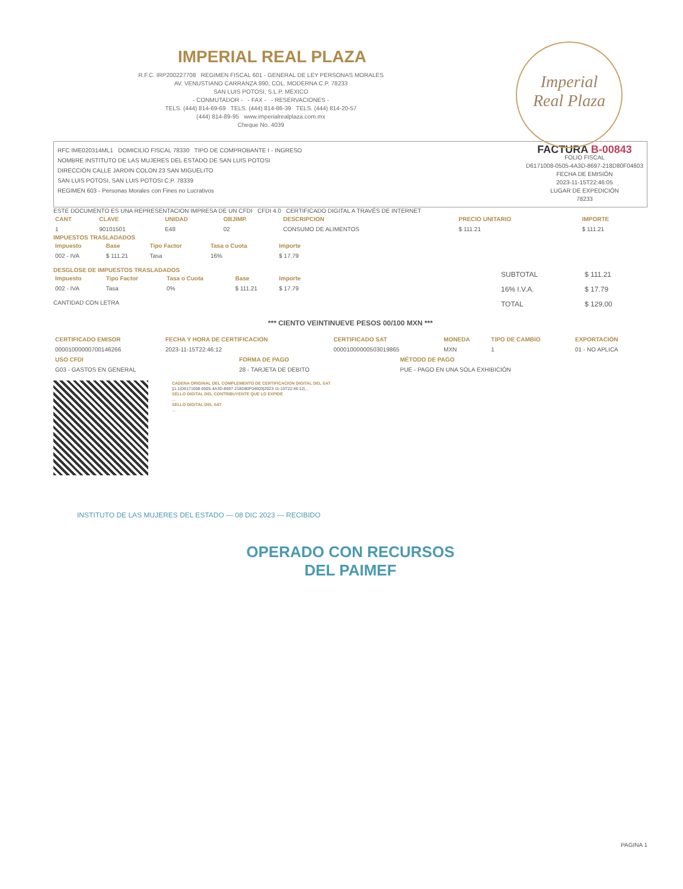Imperial
Real Plaza
IMPERIAL REAL PLAZA
R.F.C. IRP200227708 REGIMEN FISCAL 601 - GENERAL DE LEY PERSONAS MORALES
AV. VENUSTIANO CARRANZA 890, COL. MODERNA C.P. 78233
SAN LUIS POTOSI, S.L.P. MEXICO
- CONMUTADOR - - FAX - - RESERVACIONES -
TELS. (444) 814-69-69 TELS. (444) 814-86-39 TELS. (444) 814-20-57
(444) 814-89-95 www.imperialrealplaza.com.mx
Cheque No. 4039
RFC IME020314ML1 DOMICILIO FISCAL 78330 TIPO DE COMPROBANTE I - INGRESO
NOMBRE INSTITUTO DE LAS MUJERES DEL ESTADO DE SAN LUIS POTOSI
DIRECCIÓN CALLE JARDIN COLON 23 SAN MIGUELITO
SAN LUIS POTOSI, SAN LUIS POTOSI C.P. 78339
REGIMEN 603 - Personas Morales con Fines no Lucrativos
FACTURA B-00843
FOLIO FISCAL
D6171008-0505-4A3D-8697-218D80F04603
FECHA DE EMISIÓN
2023-11-15T22:46:05
LUGAR DE EXPEDICIÓN
78233
ESTE DOCUMENTO ES UNA REPRESENTACION IMPRESA DE UN CFDI CFDI 4.0 CERTIFICADO DIGITAL A TRAVÉS DE INTERNET
| CANT | CLAVE | UNIDAD | OBJIMP. | DESCRIPCION | PRECIO UNITARIO | IMPORTE |
| --- | --- | --- | --- | --- | --- | --- |
| 1 | 90101501 | E48 | 02 | CONSUMO DE ALIMENTOS | $ 111.21 | $ 111.21 |
IMPUESTOS TRASLADADOS
| Impuesto | Base | Tipo Factor | Tasa o Cuota | Importe |
| --- | --- | --- | --- | --- |
| 002 - IVA | $ 111.21 | Tasa | 16% | $ 17.79 |
DESGLOSE DE IMPUESTOS TRASLADADOS
| Impuesto | Tipo Factor | Tasa o Cuota | Base | Importe |
| --- | --- | --- | --- | --- |
| 002 - IVA | Tasa | 0% | $ 111.21 | $ 17.79 |
CANTIDAD CON LETRA
| SUBTOTAL | $ 111.21 |
| 16% I.V.A. | $ 17.79 |
| TOTAL | $ 129.00 |
*** CIENTO VEINTINUEVE PESOS 00/100 MXN ***
| CERTIFICADO EMISOR | FECHA Y HORA DE CERTIFICACION | CERTIFICADO SAT | MONEDA | TIPO DE CAMBIO | EXPORTACIÓN |
| --- | --- | --- | --- | --- | --- |
| 00001000000700146266 | 2023-11-15T22:46:12 | 00001000000503019865 | MXN | 1 | 01 - NO APLICA |
| USO CFDI | FORMA DE PAGO | MÉTODO DE PAGO |
| --- | --- | --- |
| G03 - GASTOS EN GENERAL | 28 - TARJETA DE DEBITO | PUE - PAGO EN UNA SOLA EXHIBICIÓN |
CADENA ORIGINAL DEL COMPLEMENTO DE CERTIFICACION DIGITAL DEL SAT
||1.1|D6171008-0505-4A3D-8697-218D80F04603|2023-11-15T22:46:12|...
SELLO DIGITAL DEL CONTRIBUYENTE QUE LO EXPIDE
...
SELLO DIGITAL DEL SAT
...
INSTITUTO DE LAS MUJERES DEL ESTADO — 08 DIC 2023 — RECIBIDO
OPERADO CON RECURSOS
DEL PAIMEF
PAGINA 1